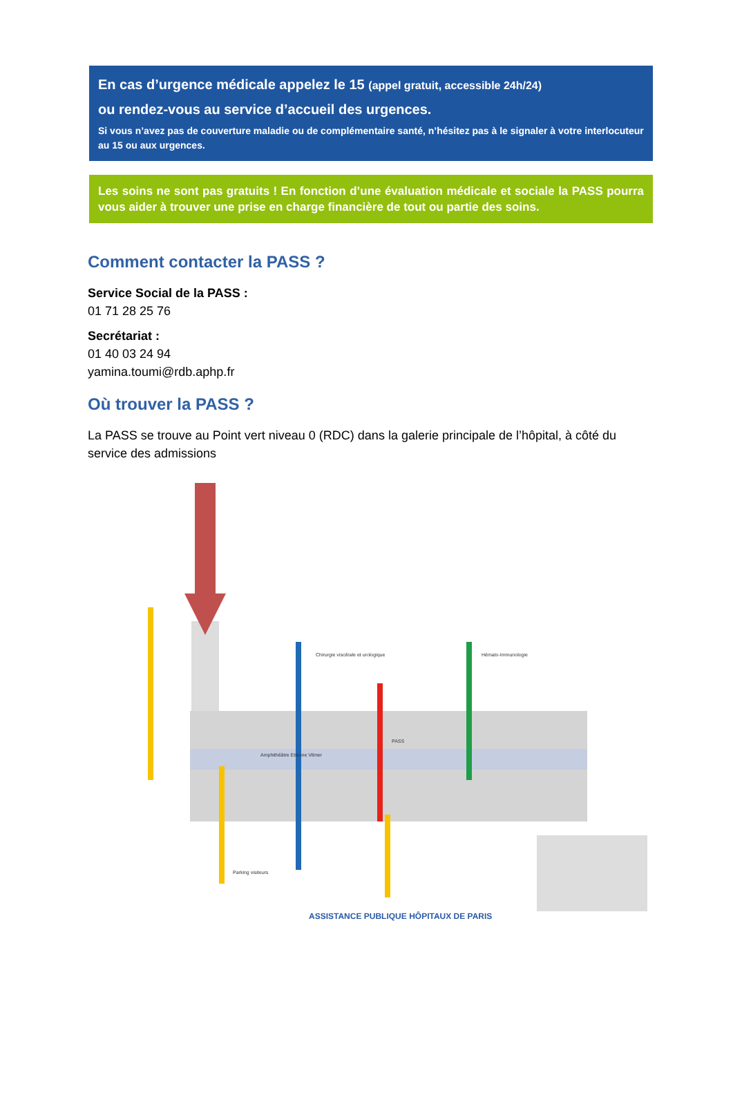En cas d’urgence médicale appelez le 15 (appel gratuit, accessible 24h/24)
ou rendez-vous au service d’accueil des urgences.
Si vous n’avez pas de couverture maladie ou de complémentaire santé, n’hésitez pas à le signaler à votre interlocuteur au 15 ou aux urgences.
Les soins ne sont pas gratuits ! En fonction d’une évaluation médicale et sociale la PASS pourra vous aider à trouver une prise en charge financière de tout ou partie des soins.
Comment contacter la PASS ?
Service Social de la PASS :
01 71 28 25 76
Secrétariat :
01 40 03 24 94
yamina.toumi@rdb.aphp.fr
Où trouver la PASS ?
La PASS se trouve au Point vert niveau 0 (RDC) dans la galerie principale de l’hôpital, à côté du service des admissions
Parking visiteurs
Chirurgie viscérale et urologique
Hémato-Immunologie
Amphithéâtre Etienne Vilmer
PASS
ASSISTANCE PUBLIQUE HÔPITAUX DE PARIS